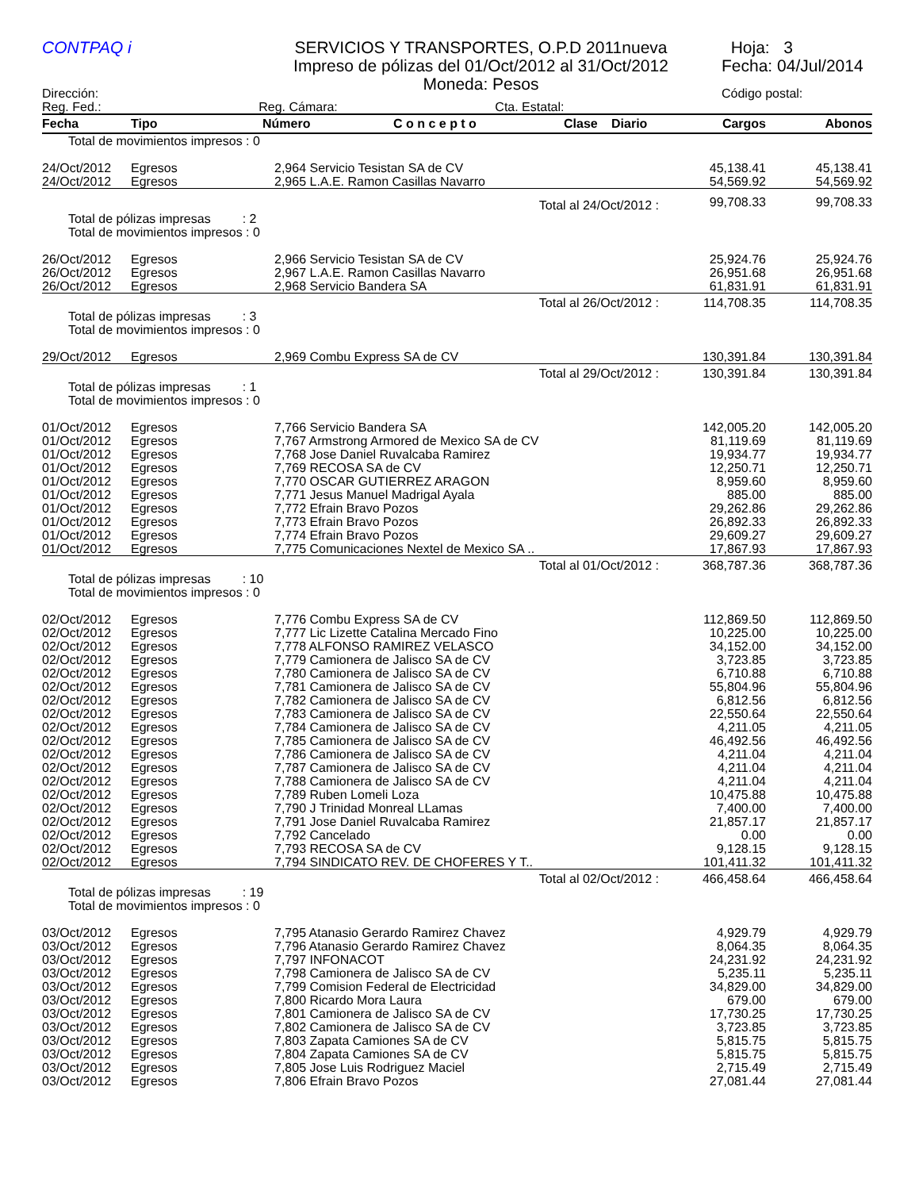CONTPAQ i SERVICIOS Y TRANSPORTES, O.P.D 2011nueva
Impreso de pólizas del 01/Oct/2012 al 31/Oct/2012
Moneda: Pesos
Hoja: 3
Fecha: 04/Jul/2014
Dirección:
Reg. Fed.:
Reg. Cámara: Cta. Estatal:
Código postal:
| Fecha | Tipo | Número | C o n c e p t o | Clase | Diario | Cargos | Abonos |
| --- | --- | --- | --- | --- | --- | --- | --- |
| Total de movimientos impresos : 0 | | | | | | | |
| 24/Oct/2012 | Egresos | 2,964 Servicio Tesistan SA de CV | | | | 45,138.41 | 45,138.41 |
| 24/Oct/2012 | Egresos | 2,965 L.A.E. Ramon Casillas Navarro | | | | 54,569.92 | 54,569.92 |
| Total al 24/Oct/2012 : | | | | | | 99,708.33 | 99,708.33 |
| Total de pólizas impresas : 2 Total de movimientos impresos : 0 | | | | | | | |
| 26/Oct/2012 | Egresos | 2,966 Servicio Tesistan SA de CV | | | | 25,924.76 | 25,924.76 |
| 26/Oct/2012 | Egresos | 2,967 L.A.E. Ramon Casillas Navarro | | | | 26,951.68 | 26,951.68 |
| 26/Oct/2012 | Egresos | 2,968 Servicio Bandera SA | | | | 61,831.91 | 61,831.91 |
| Total al 26/Oct/2012 : | | | | | | 114,708.35 | 114,708.35 |
| Total de pólizas impresas : 3 Total de movimientos impresos : 0 | | | | | | | |
| 29/Oct/2012 | Egresos | 2,969 Combu Express SA de CV | | | | 130,391.84 | 130,391.84 |
| Total al 29/Oct/2012 : | | | | | | 130,391.84 | 130,391.84 |
| Total de pólizas impresas : 1 Total de movimientos impresos : 0 | | | | | | | |
| 01/Oct/2012 | Egresos | 7,766 Servicio Bandera SA | | | | 142,005.20 | 142,005.20 |
| 01/Oct/2012 | Egresos | 7,767 Armstrong Armored de Mexico SA de CV | | | | 81,119.69 | 81,119.69 |
| 01/Oct/2012 | Egresos | 7,768 Jose Daniel Ruvalcaba Ramirez | | | | 19,934.77 | 19,934.77 |
| 01/Oct/2012 | Egresos | 7,769 RECOSA SA de CV | | | | 12,250.71 | 12,250.71 |
| 01/Oct/2012 | Egresos | 7,770 OSCAR GUTIERREZ ARAGON | | | | 8,959.60 | 8,959.60 |
| 01/Oct/2012 | Egresos | 7,771 Jesus Manuel Madrigal Ayala | | | | 885.00 | 885.00 |
| 01/Oct/2012 | Egresos | 7,772 Efrain Bravo Pozos | | | | 29,262.86 | 29,262.86 |
| 01/Oct/2012 | Egresos | 7,773 Efrain Bravo Pozos | | | | 26,892.33 | 26,892.33 |
| 01/Oct/2012 | Egresos | 7,774 Efrain Bravo Pozos | | | | 29,609.27 | 29,609.27 |
| 01/Oct/2012 | Egresos | 7,775 Comunicaciones Nextel de Mexico SA .. | | | | 17,867.93 | 17,867.93 |
| Total al 01/Oct/2012 : | | | | | | 368,787.36 | 368,787.36 |
| Total de pólizas impresas : 10 Total de movimientos impresos : 0 | | | | | | | |
| 02/Oct/2012 | Egresos | 7,776 Combu Express SA de CV | | | | 112,869.50 | 112,869.50 |
| 02/Oct/2012 | Egresos | 7,777 Lic Lizette Catalina Mercado Fino | | | | 10,225.00 | 10,225.00 |
| 02/Oct/2012 | Egresos | 7,778 ALFONSO RAMIREZ VELASCO | | | | 34,152.00 | 34,152.00 |
| 02/Oct/2012 | Egresos | 7,779 Camionera de Jalisco SA de CV | | | | 3,723.85 | 3,723.85 |
| 02/Oct/2012 | Egresos | 7,780 Camionera de Jalisco SA de CV | | | | 6,710.88 | 6,710.88 |
| 02/Oct/2012 | Egresos | 7,781 Camionera de Jalisco SA de CV | | | | 55,804.96 | 55,804.96 |
| 02/Oct/2012 | Egresos | 7,782 Camionera de Jalisco SA de CV | | | | 6,812.56 | 6,812.56 |
| 02/Oct/2012 | Egresos | 7,783 Camionera de Jalisco SA de CV | | | | 22,550.64 | 22,550.64 |
| 02/Oct/2012 | Egresos | 7,784 Camionera de Jalisco SA de CV | | | | 4,211.05 | 4,211.05 |
| 02/Oct/2012 | Egresos | 7,785 Camionera de Jalisco SA de CV | | | | 46,492.56 | 46,492.56 |
| 02/Oct/2012 | Egresos | 7,786 Camionera de Jalisco SA de CV | | | | 4,211.04 | 4,211.04 |
| 02/Oct/2012 | Egresos | 7,787 Camionera de Jalisco SA de CV | | | | 4,211.04 | 4,211.04 |
| 02/Oct/2012 | Egresos | 7,788 Camionera de Jalisco SA de CV | | | | 4,211.04 | 4,211.04 |
| 02/Oct/2012 | Egresos | 7,789 Ruben Lomeli Loza | | | | 10,475.88 | 10,475.88 |
| 02/Oct/2012 | Egresos | 7,790 J Trinidad Monreal LLamas | | | | 7,400.00 | 7,400.00 |
| 02/Oct/2012 | Egresos | 7,791 Jose Daniel Ruvalcaba Ramirez | | | | 21,857.17 | 21,857.17 |
| 02/Oct/2012 | Egresos | 7,792 Cancelado | | | | 0.00 | 0.00 |
| 02/Oct/2012 | Egresos | 7,793 RECOSA SA de CV | | | | 9,128.15 | 9,128.15 |
| 02/Oct/2012 | Egresos | 7,794 SINDICATO REV. DE CHOFERES Y T.. | | | | 101,411.32 | 101,411.32 |
| Total al 02/Oct/2012 : | | | | | | 466,458.64 | 466,458.64 |
| Total de pólizas impresas : 19 Total de movimientos impresos : 0 | | | | | | | |
| 03/Oct/2012 | Egresos | 7,795 Atanasio Gerardo Ramirez Chavez | | | | 4,929.79 | 4,929.79 |
| 03/Oct/2012 | Egresos | 7,796 Atanasio Gerardo Ramirez Chavez | | | | 8,064.35 | 8,064.35 |
| 03/Oct/2012 | Egresos | 7,797 INFONACOT | | | | 24,231.92 | 24,231.92 |
| 03/Oct/2012 | Egresos | 7,798 Camionera de Jalisco SA de CV | | | | 5,235.11 | 5,235.11 |
| 03/Oct/2012 | Egresos | 7,799 Comision Federal de Electricidad | | | | 34,829.00 | 34,829.00 |
| 03/Oct/2012 | Egresos | 7,800 Ricardo Mora Laura | | | | 679.00 | 679.00 |
| 03/Oct/2012 | Egresos | 7,801 Camionera de Jalisco SA de CV | | | | 17,730.25 | 17,730.25 |
| 03/Oct/2012 | Egresos | 7,802 Camionera de Jalisco SA de CV | | | | 3,723.85 | 3,723.85 |
| 03/Oct/2012 | Egresos | 7,803 Zapata Camiones SA de CV | | | | 5,815.75 | 5,815.75 |
| 03/Oct/2012 | Egresos | 7,804 Zapata Camiones SA de CV | | | | 5,815.75 | 5,815.75 |
| 03/Oct/2012 | Egresos | 7,805 Jose Luis Rodriguez Maciel | | | | 2,715.49 | 2,715.49 |
| 03/Oct/2012 | Egresos | 7,806 Efrain Bravo Pozos | | | | 27,081.44 | 27,081.44 |